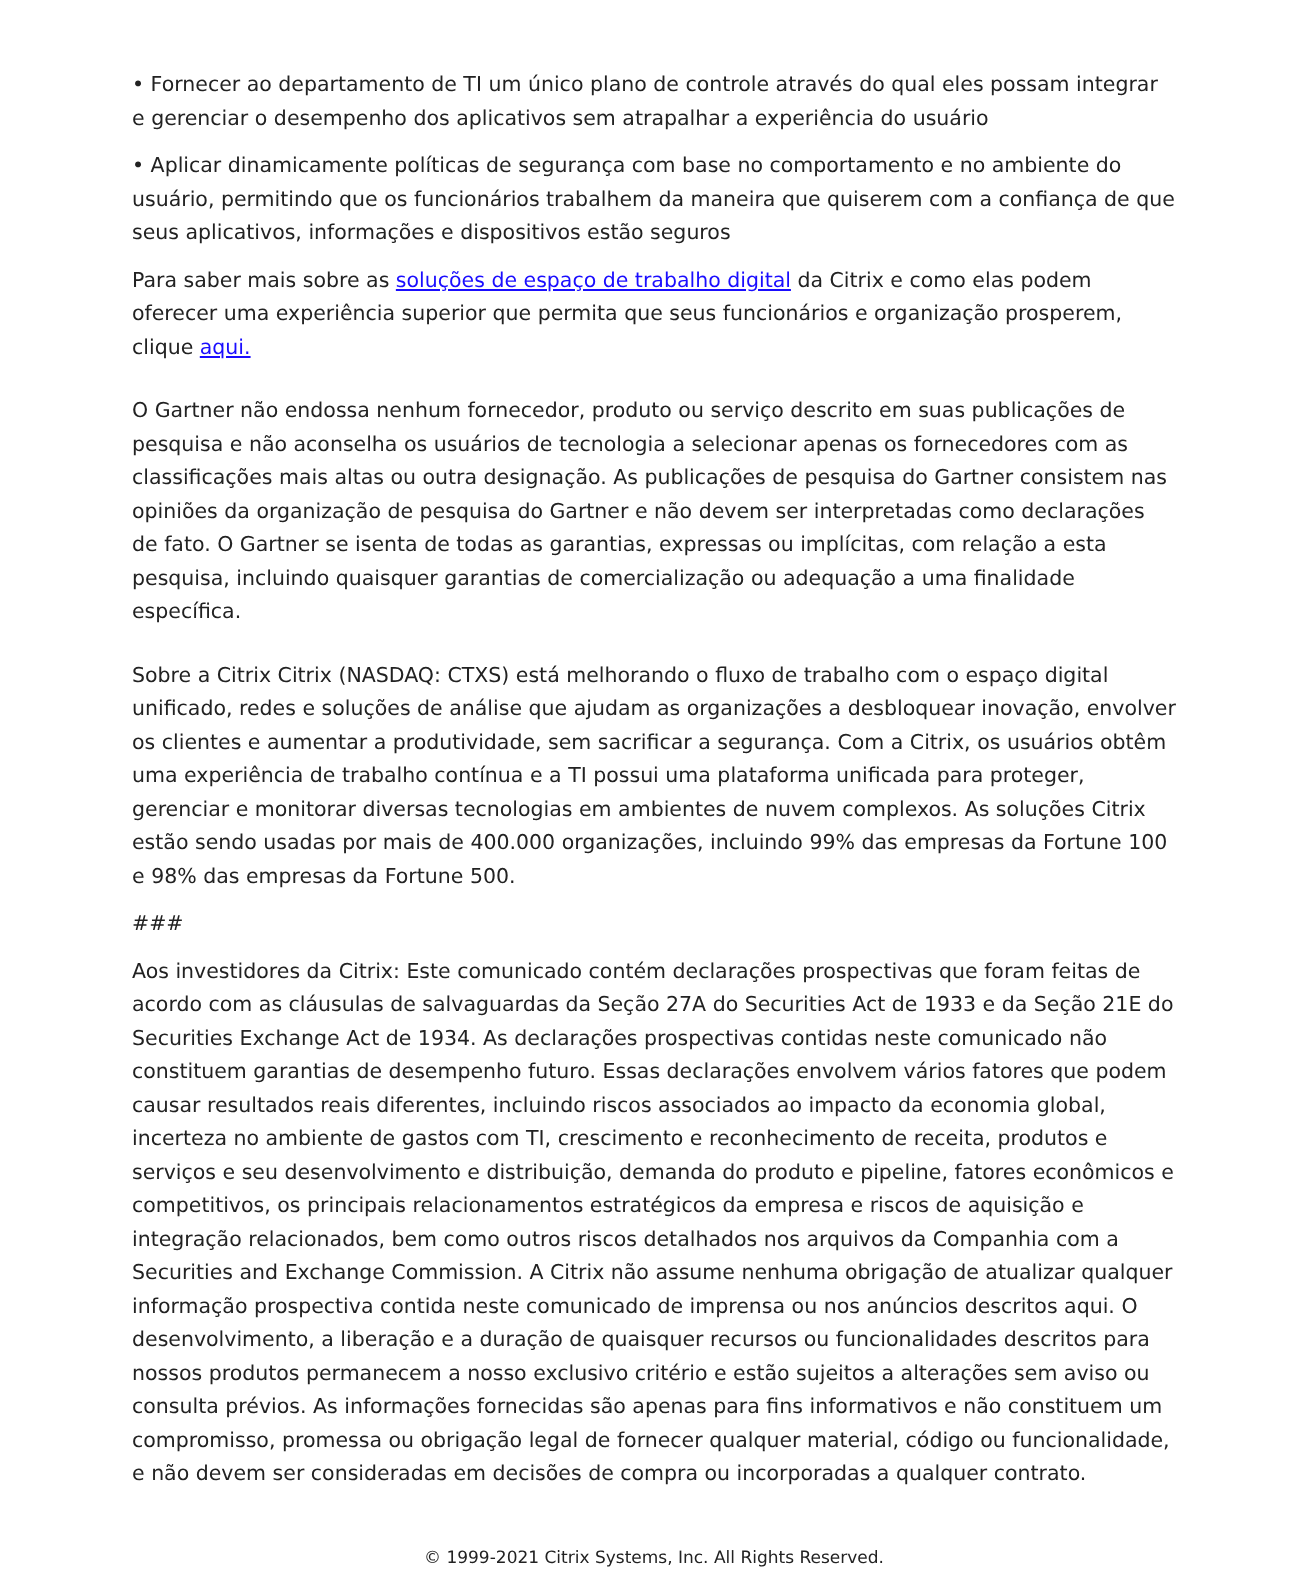• Fornecer ao departamento de TI um único plano de controle através do qual eles possam integrar e gerenciar o desempenho dos aplicativos sem atrapalhar a experiência do usuário
• Aplicar dinamicamente políticas de segurança com base no comportamento e no ambiente do usuário, permitindo que os funcionários trabalhem da maneira que quiserem com a confiança de que seus aplicativos, informações e dispositivos estão seguros
Para saber mais sobre as soluções de espaço de trabalho digital da Citrix e como elas podem oferecer uma experiência superior que permita que seus funcionários e organização prosperem, clique aqui.
O Gartner não endossa nenhum fornecedor, produto ou serviço descrito em suas publicações de pesquisa e não aconselha os usuários de tecnologia a selecionar apenas os fornecedores com as classificações mais altas ou outra designação. As publicações de pesquisa do Gartner consistem nas opiniões da organização de pesquisa do Gartner e não devem ser interpretadas como declarações de fato. O Gartner se isenta de todas as garantias, expressas ou implícitas, com relação a esta pesquisa, incluindo quaisquer garantias de comercialização ou adequação a uma finalidade específica.
Sobre a Citrix Citrix (NASDAQ: CTXS) está melhorando o fluxo de trabalho com o espaço digital unificado, redes e soluções de análise que ajudam as organizações a desbloquear inovação, envolver os clientes e aumentar a produtividade, sem sacrificar a segurança. Com a Citrix, os usuários obtêm uma experiência de trabalho contínua e a TI possui uma plataforma unificada para proteger, gerenciar e monitorar diversas tecnologias em ambientes de nuvem complexos. As soluções Citrix estão sendo usadas por mais de 400.000 organizações, incluindo 99% das empresas da Fortune 100 e 98% das empresas da Fortune 500.
###
Aos investidores da Citrix: Este comunicado contém declarações prospectivas que foram feitas de acordo com as cláusulas de salvaguardas da Seção 27A do Securities Act de 1933 e da Seção 21E do Securities Exchange Act de 1934. As declarações prospectivas contidas neste comunicado não constituem garantias de desempenho futuro. Essas declarações envolvem vários fatores que podem causar resultados reais diferentes, incluindo riscos associados ao impacto da economia global, incerteza no ambiente de gastos com TI, crescimento e reconhecimento de receita, produtos e serviços e seu desenvolvimento e distribuição, demanda do produto e pipeline, fatores econômicos e competitivos, os principais relacionamentos estratégicos da empresa e riscos de aquisição e integração relacionados, bem como outros riscos detalhados nos arquivos da Companhia com a Securities and Exchange Commission. A Citrix não assume nenhuma obrigação de atualizar qualquer informação prospectiva contida neste comunicado de imprensa ou nos anúncios descritos aqui. O desenvolvimento, a liberação e a duração de quaisquer recursos ou funcionalidades descritos para nossos produtos permanecem a nosso exclusivo critério e estão sujeitos a alterações sem aviso ou consulta prévios. As informações fornecidas são apenas para fins informativos e não constituem um compromisso, promessa ou obrigação legal de fornecer qualquer material, código ou funcionalidade, e não devem ser consideradas em decisões de compra ou incorporadas a qualquer contrato.
© 1999-2021 Citrix Systems, Inc. All Rights Reserved.